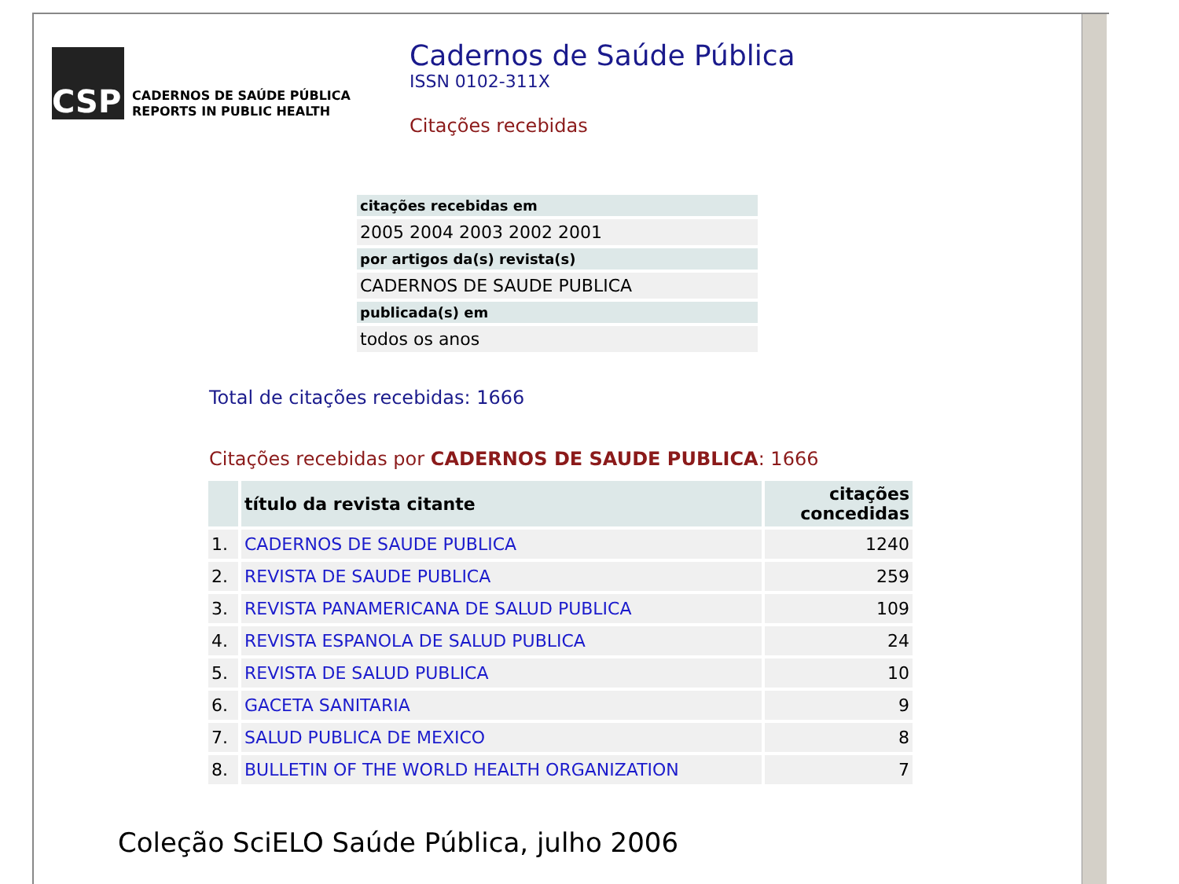CSP
CADERNOS DE SAÚDE PÚBLICA
REPORTS IN PUBLIC HEALTH
Cadernos de Saúde Pública
ISSN 0102-311X
Citações recebidas
| citações recebidas em |
| --- |
| 2005 2004 2003 2002 2001 |
| por artigos da(s) revista(s) |
| CADERNOS DE SAUDE PUBLICA |
| publicada(s) em |
| todos os anos |
Total de citações recebidas: 1666
Citações recebidas por CADERNOS DE SAUDE PUBLICA: 1666
| | título da revista citante | citações concedidas |
| --- | --- | --- |
| 1. | CADERNOS DE SAUDE PUBLICA | 1240 |
| 2. | REVISTA DE SAUDE PUBLICA | 259 |
| 3. | REVISTA PANAMERICANA DE SALUD PUBLICA | 109 |
| 4. | REVISTA ESPANOLA DE SALUD PUBLICA | 24 |
| 5. | REVISTA DE SALUD PUBLICA | 10 |
| 6. | GACETA SANITARIA | 9 |
| 7. | SALUD PUBLICA DE MEXICO | 8 |
| 8. | BULLETIN OF THE WORLD HEALTH ORGANIZATION | 7 |
Coleção SciELO Saúde Pública, julho 2006